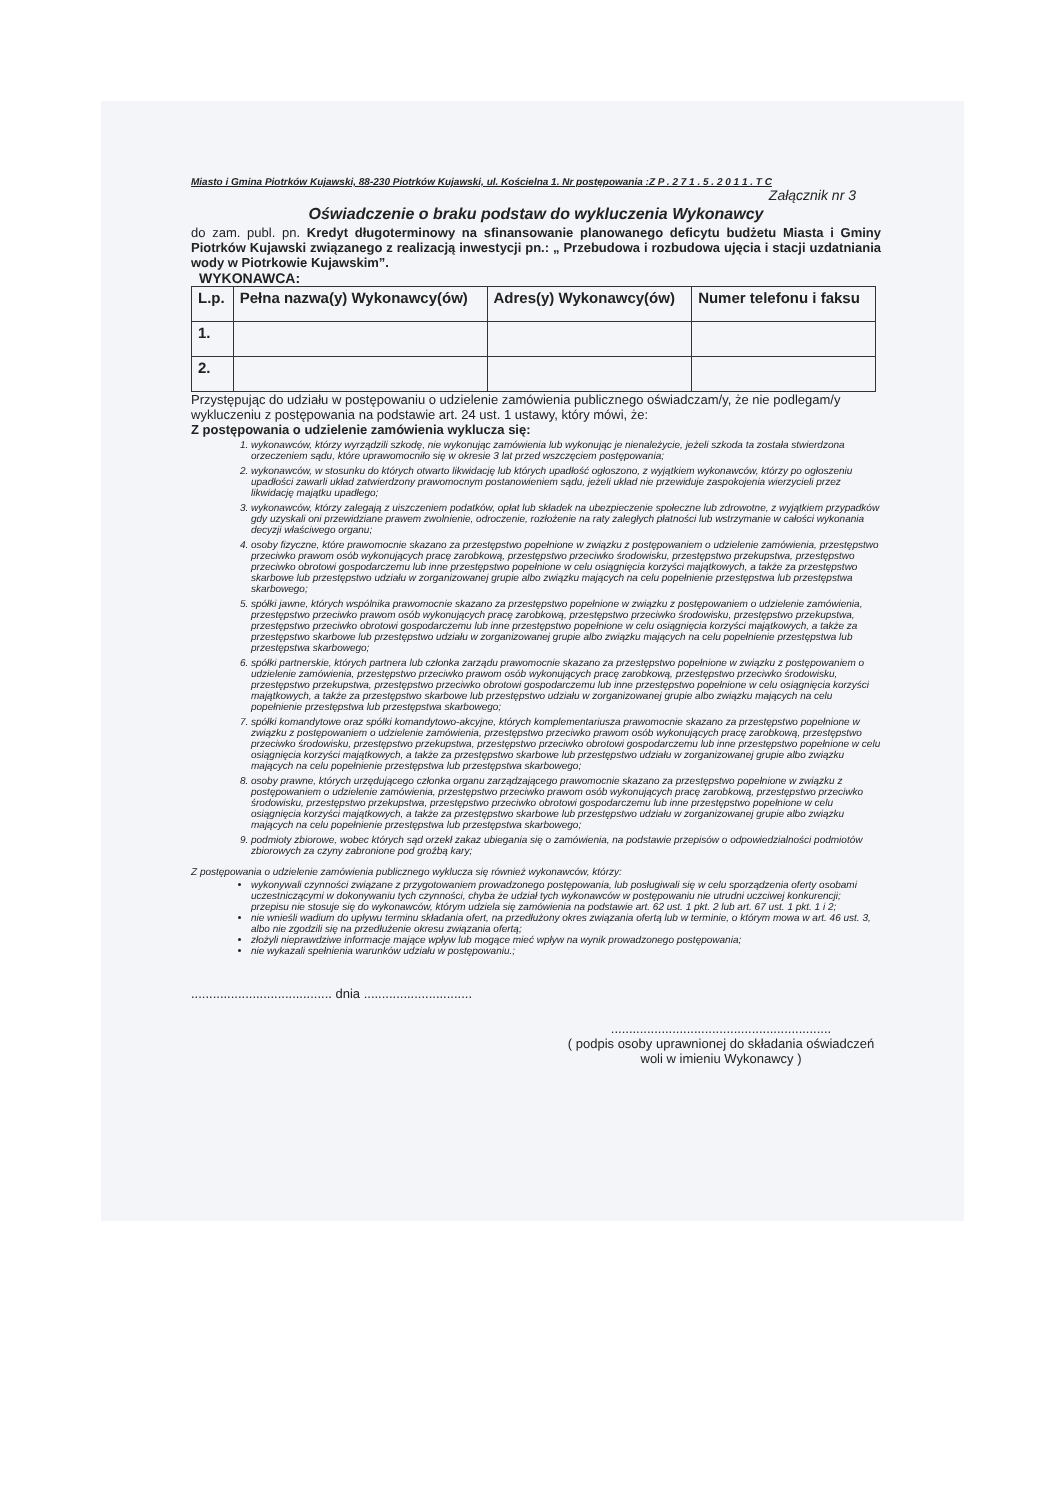Miasto i Gmina Piotrków Kujawski, 88-230 Piotrków Kujawski, ul. Kościelna 1. Nr postępowania :Z P . 2 7 1 . 5 . 2 0 1 1 . T C
Załącznik nr 3
Oświadczenie o braku podstaw do wykluczenia Wykonawcy
do zam. publ. pn. Kredyt długoterminowy na sfinansowanie planowanego deficytu budżetu Miasta i Gminy Piotrków Kujawski związanego z realizacją inwestycji pn.: „ Przebudowa i rozbudowa ujęcia i stacji uzdatniania wody w Piotrkowie Kujawskim”.
WYKONAWCA:
| L.p. | Pełna nazwa(y) Wykonawcy(ów) | Adres(y) Wykonawcy(ów) | Numer telefonu i faksu |
| --- | --- | --- | --- |
| 1. | | | |
| 2. | | | |
Przystępując do udziału w postępowaniu o udzielenie zamówienia publicznego oświadczam/y, że nie podlegam/y wykluczeniu z postępowania na podstawie art. 24 ust. 1 ustawy, który mówi, że:
Z postępowania o udzielenie zamówienia wyklucza się:
1. wykonawców, którzy wyrządzili szkodę, nie wykonując zamówienia lub wykonując je nienależycie, jeżeli szkoda ta została stwierdzona orzeczeniem sądu, które uprawomocniło się w okresie 3 lat przed wszczęciem postępowania;
2. wykonawców, w stosunku do których otwarto likwidację lub których upadłość ogłoszono, z wyjątkiem wykonawców, którzy po ogłoszeniu upadłości zawarli układ zatwierdzony prawomocnym postanowieniem sądu, jeżeli układ nie przewiduje zaspokojenia wierzycieli przez likwidację majątku upadłego;
3. wykonawców, którzy zalegają z uiszczeniem podatków, opłat lub składek na ubezpieczenie społeczne lub zdrowotne, z wyjątkiem przypadków gdy uzyskali oni przewidziane prawem zwolnienie, odroczenie, rozłożenie na raty zaległych płatności lub wstrzymanie w całości wykonania decyzji właściwego organu;
4. osoby fizyczne, które prawomocnie skazano za przestępstwo popełnione w związku z postępowaniem o udzielenie zamówienia, przestępstwo przeciwko prawom osób wykonujących pracę zarobkową, przestępstwo przeciwko środowisku, przestępstwo przekupstwa, przestępstwo przeciwko obrotowi gospodarczemu lub inne przestępstwo popełnione w celu osiągnięcia korzyści majątkowych, a także za przestępstwo skarbowe lub przestępstwo udziału w zorganizowanej grupie albo związku mających na celu popełnienie przestępstwa lub przestępstwa skarbowego;
5. spółki jawne, których wspólnika prawomocnie skazano za przestępstwo popełnione w związku z postępowaniem o udzielenie zamówienia, przestępstwo przeciwko prawom osób wykonujących pracę zarobkową, przestępstwo przeciwko środowisku, przestępstwo przekupstwa, przestępstwo przeciwko obrotowi gospodarczemu lub inne przestępstwo popełnione w celu osiągnięcia korzyści majątkowych, a także za przestępstwo skarbowe lub przestępstwo udziału w zorganizowanej grupie albo związku mających na celu popełnienie przestępstwa lub przestępstwa skarbowego;
6. spółki partnerskie, których partnera lub członka zarządu prawomocnie skazano za przestępstwo popełnione w związku z postępowaniem o udzielenie zamówienia, przestępstwo przeciwko prawom osób wykonujących pracę zarobkową, przestępstwo przeciwko środowisku, przestępstwo przekupstwa, przestępstwo przeciwko obrotowi gospodarczemu lub inne przestępstwo popełnione w celu osiągnięcia korzyści majątkowych, a także za przestępstwo skarbowe lub przestępstwo udziału w zorganizowanej grupie albo związku mających na celu popełnienie przestępstwa lub przestępstwa skarbowego;
7. spółki komandytowe oraz spółki komandytowo-akcyjne, których komplementariusza prawomocnie skazano za przestępstwo popełnione w związku z postępowaniem o udzielenie zamówienia, przestępstwo przeciwko prawom osób wykonujących pracę zarobkową, przestępstwo przeciwko środowisku, przestępstwo przekupstwa, przestępstwo przeciwko obrotowi gospodarczemu lub inne przestępstwo popełnione w celu osiągnięcia korzyści majątkowych, a także za przestępstwo skarbowe lub przestępstwo udziału w zorganizowanej grupie albo związku mających na celu popełnienie przestępstwa lub przestępstwa skarbowego;
8. osoby prawne, których urzędującego członka organu zarządzającego prawomocnie skazano za przestępstwo popełnione w związku z postępowaniem o udzielenie zamówienia, przestępstwo przeciwko prawom osób wykonujących pracę zarobkową, przestępstwo przeciwko środowisku, przestępstwo przekupstwa, przestępstwo przeciwko obrotowi gospodarczemu lub inne przestępstwo popełnione w celu osiągnięcia korzyści majątkowych, a także za przestępstwo skarbowe lub przestępstwo udziału w zorganizowanej grupie albo związku mających na celu popełnienie przestępstwa lub przestępstwa skarbowego;
9. podmioty zbiorowe, wobec których sąd orzekł zakaz ubiegania się o zamówienia, na podstawie przepisów o odpowiedzialności podmiotów zbiorowych za czyny zabronione pod groźbą kary;
Z postępowania o udzielenie zamówienia publicznego wyklucza się również wykonawców, którzy:
wykonywali czynności związane z przygotowaniem prowadzonego postępowania, lub posługiwali się w celu sporządzenia oferty osobami uczestniczącymi w dokonywaniu tych czynności, chyba że udział tych wykonawców w postępowaniu nie utrudni uczciwej konkurencji; przepisu nie stosuje się do wykonawców, którym udziela się zamówienia na podstawie art. 62 ust. 1 pkt. 2 lub art. 67 ust. 1 pkt. 1 i 2;
nie wnieśli wadium do upływu terminu składania ofert, na przedłużony okres związania ofertą lub w terminie, o którym mowa w art. 46 ust. 3, albo nie zgodzili się na przedłużenie okresu związania ofertą;
złożyli nieprawdziwe informacje mające wpływ lub mogące mieć wpływ na wynik prowadzonego postępowania;
nie wykazali spełnienia warunków udziału w postępowaniu.;
....................................... dnia ..............................
.............................................................
( podpis osoby uprawnionej do składania oświadczeń woli w imieniu Wykonawcy )